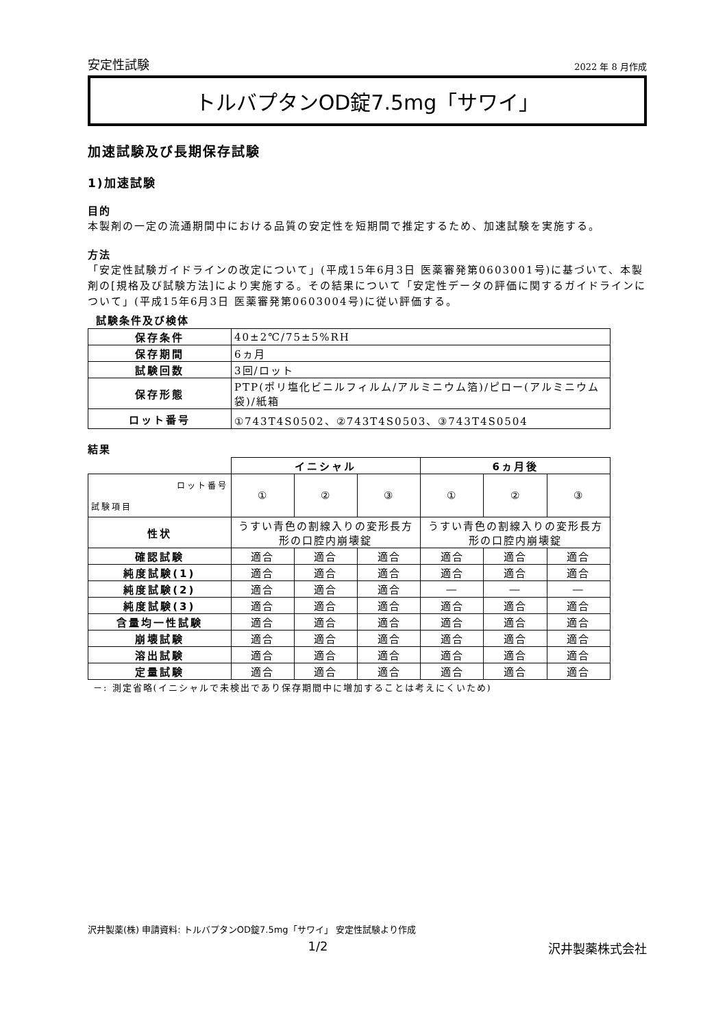安定性試験 2022 年 8 月作成
トルバプタンOD錠7.5mg「サワイ」
加速試験及び長期保存試験
1)加速試験
目的
本製剤の一定の流通期間中における品質の安定性を短期間で推定するため、加速試験を実施する。
方法
「安定性試験ガイドラインの改定について」(平成15年6月3日 医薬審発第0603001号)に基づいて、本製剤の[規格及び試験方法]により実施する。その結果について「安定性データの評価に関するガイドラインについて」(平成15年6月3日 医薬審発第0603004号)に従い評価する。
試験条件及び検体
| 保存条件 | 40±2℃/75±5%RH |
| 保存期間 | 6ヵ月 |
| 試験回数 | 3回/ロット |
| 保存形態 | PTP(ポリ塩化ビニルフィルム/アルミニウム箔)/ピロー(アルミニウム袋)/紙箱 |
| ロット番号 | ①743T4S0502、②743T4S0503、③743T4S0504 |
結果
| | イニシャル | | | 6ヵ月後 | | |
| ロット番号 試験項目 | ① | ② | ③ | ① | ② | ③ |
| 性状 | うすい青色の割線入りの変形長方形の口腔内崩壊錠 | | | うすい青色の割線入りの変形長方形の口腔内崩壊錠 | | |
| 確認試験 | 適合 | 適合 | 適合 | 適合 | 適合 | 適合 |
| 純度試験(1) | 適合 | 適合 | 適合 | 適合 | 適合 | 適合 |
| 純度試験(2) | 適合 | 適合 | 適合 | ― | ― | ― |
| 純度試験(3) | 適合 | 適合 | 適合 | 適合 | 適合 | 適合 |
| 含量均一性試験 | 適合 | 適合 | 適合 | 適合 | 適合 | 適合 |
| 崩壊試験 | 適合 | 適合 | 適合 | 適合 | 適合 | 適合 |
| 溶出試験 | 適合 | 適合 | 適合 | 適合 | 適合 | 適合 |
| 定量試験 | 適合 | 適合 | 適合 | 適合 | 適合 | 適合 |
－: 測定省略(イニシャルで未検出であり保存期間中に増加することは考えにくいため)
沢井製薬(株) 申請資料: トルバプタンOD錠7.5mg「サワイ」 安定性試験より作成
1/2 沢井製薬株式会社